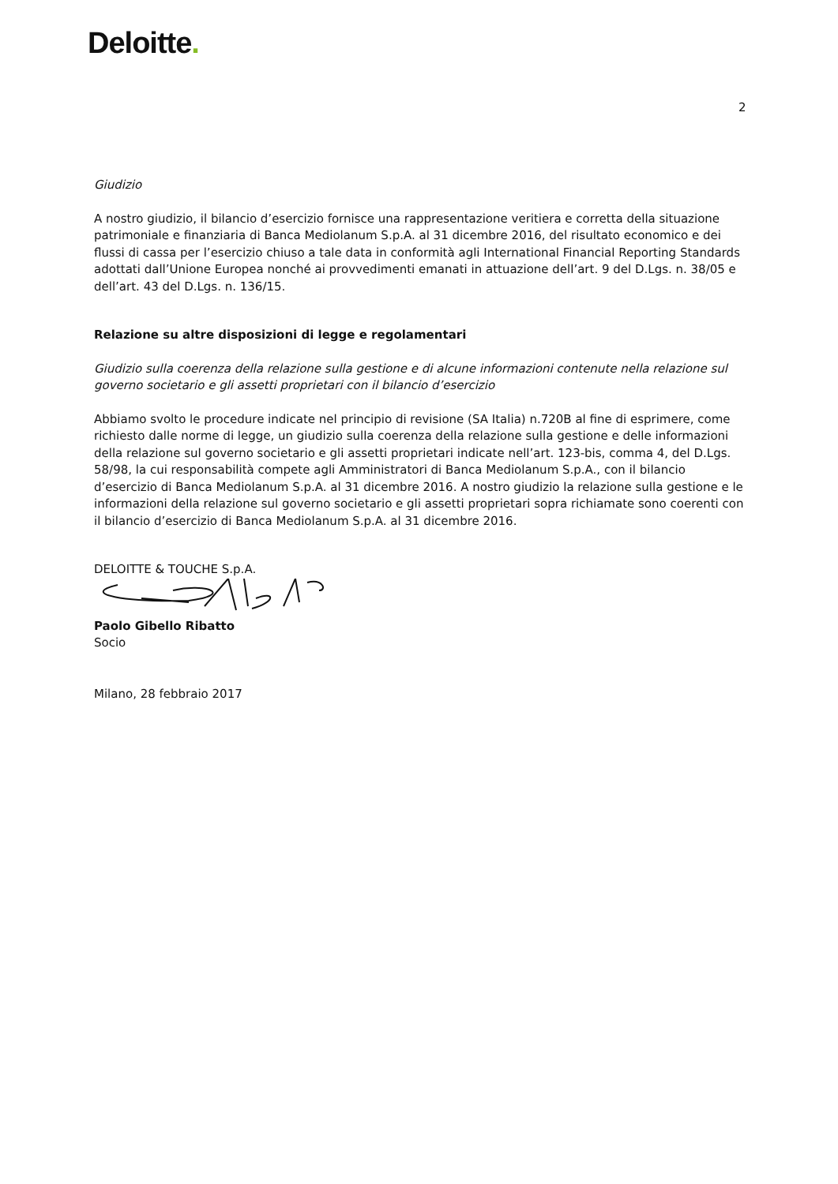Deloitte.
2
Giudizio
A nostro giudizio, il bilancio d’esercizio fornisce una rappresentazione veritiera e corretta della situazione patrimoniale e finanziaria di Banca Mediolanum S.p.A. al 31 dicembre 2016, del risultato economico e dei flussi di cassa per l’esercizio chiuso a tale data in conformità agli International Financial Reporting Standards adottati dall’Unione Europea nonché ai provvedimenti emanati in attuazione dell’art. 9 del D.Lgs. n. 38/05 e dell’art. 43 del D.Lgs. n. 136/15.
Relazione su altre disposizioni di legge e regolamentari
Giudizio sulla coerenza della relazione sulla gestione e di alcune informazioni contenute nella relazione sul governo societario e gli assetti proprietari con il bilancio d’esercizio
Abbiamo svolto le procedure indicate nel principio di revisione (SA Italia) n.720B al fine di esprimere, come richiesto dalle norme di legge, un giudizio sulla coerenza della relazione sulla gestione e delle informazioni della relazione sul governo societario e gli assetti proprietari indicate nell’art. 123-bis, comma 4, del D.Lgs. 58/98, la cui responsabilità compete agli Amministratori di Banca Mediolanum S.p.A., con il bilancio d’esercizio di Banca Mediolanum S.p.A. al 31 dicembre 2016. A nostro giudizio la relazione sulla gestione e le informazioni della relazione sul governo societario e gli assetti proprietari sopra richiamate sono coerenti con il bilancio d’esercizio di Banca Mediolanum S.p.A. al 31 dicembre 2016.
DELOITTE & TOUCHE S.p.A.
Paolo Gibello Ribatto
Socio
Milano, 28 febbraio 2017